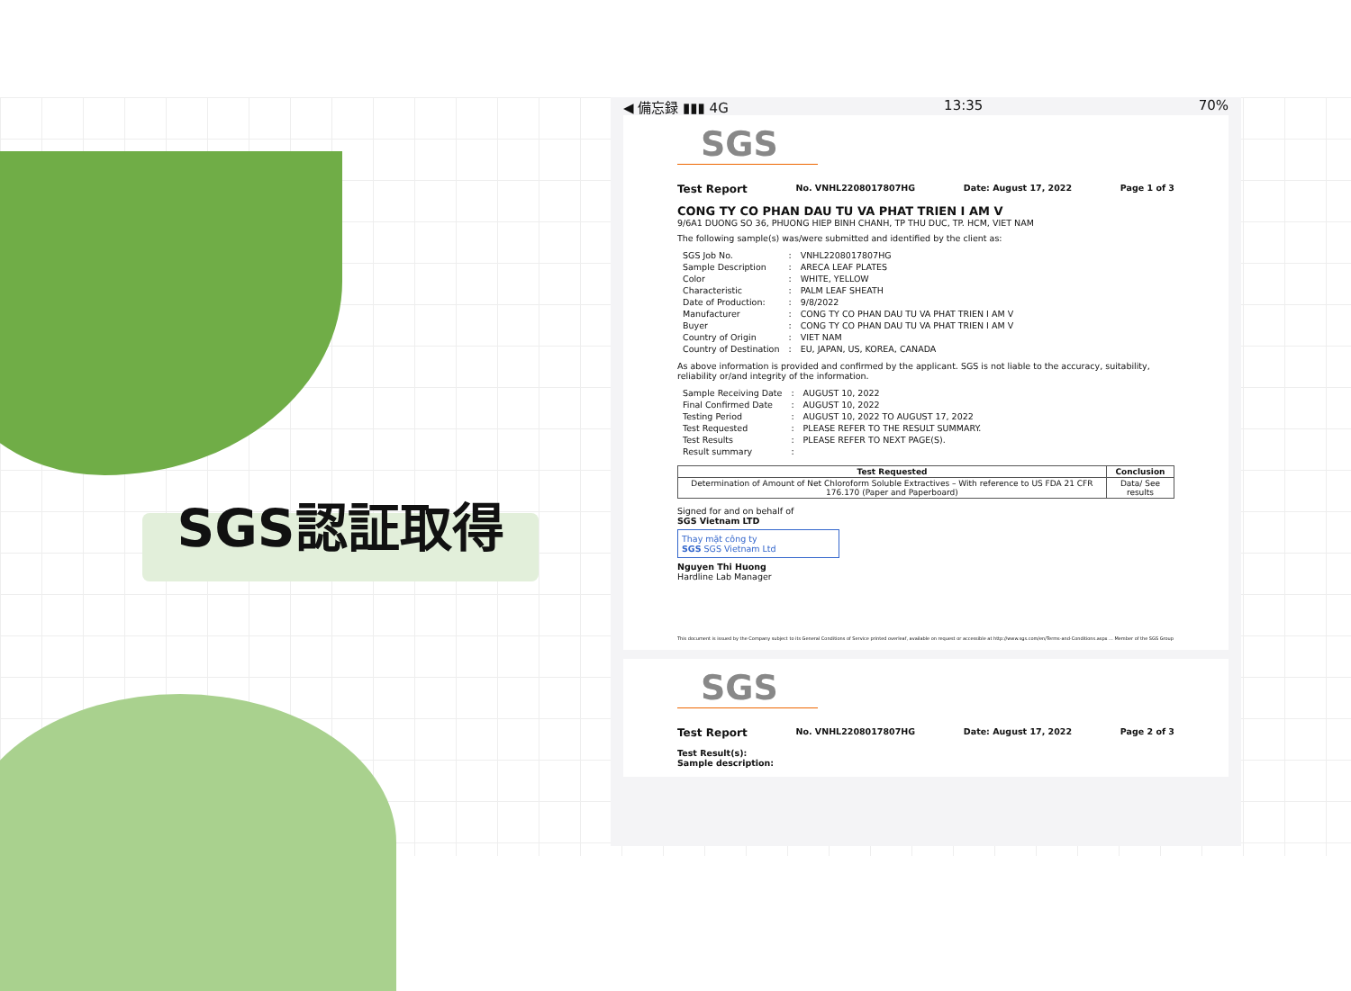SGS認証取得
◀ 備忘録 ▮▮▮ 4G 13:35 70%
SGS
Test Report No. VNHL2208017807HG Date: August 17, 2022 Page 1 of 3
CONG TY CO PHAN DAU TU VA PHAT TRIEN I AM V
9/6A1 DUONG SO 36, PHUONG HIEP BINH CHANH, TP THU DUC, TP. HCM, VIET NAM
The following sample(s) was/were submitted and identified by the client as:
| SGS Job No. | : | VNHL2208017807HG |
| Sample Description | : | ARECA LEAF PLATES |
| Color | : | WHITE, YELLOW |
| Characteristic | : | PALM LEAF SHEATH |
| Date of Production: | : | 9/8/2022 |
| Manufacturer | : | CONG TY CO PHAN DAU TU VA PHAT TRIEN I AM V |
| Buyer | : | CONG TY CO PHAN DAU TU VA PHAT TRIEN I AM V |
| Country of Origin | : | VIET NAM |
| Country of Destination | : | EU, JAPAN, US, KOREA, CANADA |
As above information is provided and confirmed by the applicant. SGS is not liable to the accuracy, suitability, reliability or/and integrity of the information.
| Sample Receiving Date | : | AUGUST 10, 2022 |
| Final Confirmed Date | : | AUGUST 10, 2022 |
| Testing Period | : | AUGUST 10, 2022 TO AUGUST 17, 2022 |
| Test Requested | : | PLEASE REFER TO THE RESULT SUMMARY. |
| Test Results | : | PLEASE REFER TO NEXT PAGE(S). |
| Result summary | : | |
| Test Requested | Conclusion |
| --- | --- |
| Determination of Amount of Net Chloroform Soluble Extractives – With reference to US FDA 21 CFR 176.170 (Paper and Paperboard) | Data/ See results |
Signed for and on behalf of
SGS Vietnam LTD
Thay mặt công ty
SGS SGS Vietnam Ltd
Nguyen Thi Huong
Hardline Lab Manager
This document is issued by the Company subject to its General Conditions of Service printed overleaf, available on request or accessible at http://www.sgs.com/en/Terms-and-Conditions.aspx ... Member of the SGS Group
SGS
Test Report No. VNHL2208017807HG Date: August 17, 2022 Page 2 of 3
Test Result(s):
Sample description: